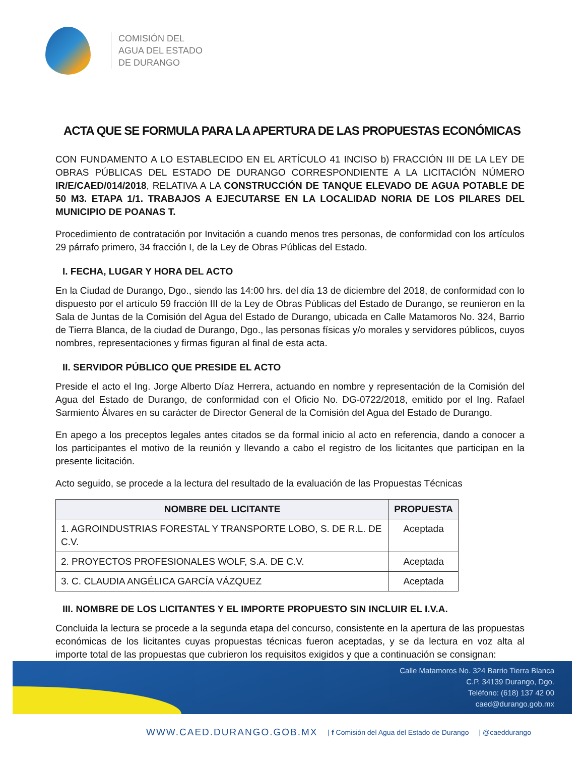COMISIÓN DEL
AGUA DEL ESTADO
DE DURANGO
ACTA QUE SE FORMULA PARA LA APERTURA DE LAS PROPUESTAS ECONÓMICAS
CON FUNDAMENTO A LO ESTABLECIDO EN EL ARTÍCULO 41 INCISO b) FRACCIÓN III DE LA LEY DE OBRAS PÚBLICAS DEL ESTADO DE DURANGO CORRESPONDIENTE A LA LICITACIÓN NÚMERO IR/E/CAED/014/2018, RELATIVA A LA CONSTRUCCIÓN DE TANQUE ELEVADO DE AGUA POTABLE DE 50 M3. ETAPA 1/1. TRABAJOS A EJECUTARSE EN LA LOCALIDAD NORIA DE LOS PILARES DEL MUNICIPIO DE POANAS T.
Procedimiento de contratación por Invitación a cuando menos tres personas, de conformidad con los artículos 29 párrafo primero, 34 fracción I, de la Ley de Obras Públicas del Estado.
I. FECHA, LUGAR Y HORA DEL ACTO
En la Ciudad de Durango, Dgo., siendo las 14:00 hrs. del día 13 de diciembre del 2018, de conformidad con lo dispuesto por el artículo 59 fracción III de la Ley de Obras Públicas del Estado de Durango, se reunieron en la Sala de Juntas de la Comisión del Agua del Estado de Durango, ubicada en Calle Matamoros No. 324, Barrio de Tierra Blanca, de la ciudad de Durango, Dgo., las personas físicas y/o morales y servidores públicos, cuyos nombres, representaciones y firmas figuran al final de esta acta.
II. SERVIDOR PÚBLICO QUE PRESIDE EL ACTO
Preside el acto el Ing. Jorge Alberto Díaz Herrera, actuando en nombre y representación de la Comisión del Agua del Estado de Durango, de conformidad con el Oficio No. DG-0722/2018, emitido por el Ing. Rafael Sarmiento Álvares en su carácter de Director General de la Comisión del Agua del Estado de Durango.
En apego a los preceptos legales antes citados se da formal inicio al acto en referencia, dando a conocer a los participantes el motivo de la reunión y llevando a cabo el registro de los licitantes que participan en la presente licitación.
Acto seguido, se procede a la lectura del resultado de la evaluación de las Propuestas Técnicas
| NOMBRE DEL LICITANTE | PROPUESTA |
| --- | --- |
| 1. AGROINDUSTRIAS FORESTAL Y TRANSPORTE LOBO, S. DE R.L. DE C.V. | Aceptada |
| 2. PROYECTOS PROFESIONALES WOLF, S.A. DE C.V. | Aceptada |
| 3. C. CLAUDIA ANGÉLICA GARCÍA VÁZQUEZ | Aceptada |
III. NOMBRE DE LOS LICITANTES Y EL IMPORTE PROPUESTO SIN INCLUIR EL I.V.A.
Concluida la lectura se procede a la segunda etapa del concurso, consistente en la apertura de las propuestas económicas de los licitantes cuyas propuestas técnicas fueron aceptadas, y se da lectura en voz alta al importe total de las propuestas que cubrieron los requisitos exigidos y que a continuación se consignan:
Calle Matamoros No. 324 Barrio Tierra Blanca
C.P. 34139 Durango, Dgo.
Teléfono: (618) 137 42 00
caed@durango.gob.mx
WWW.CAED.DURANGO.GOB.MX | f Comisión del Agua del Estado de Durango | @caeddurango